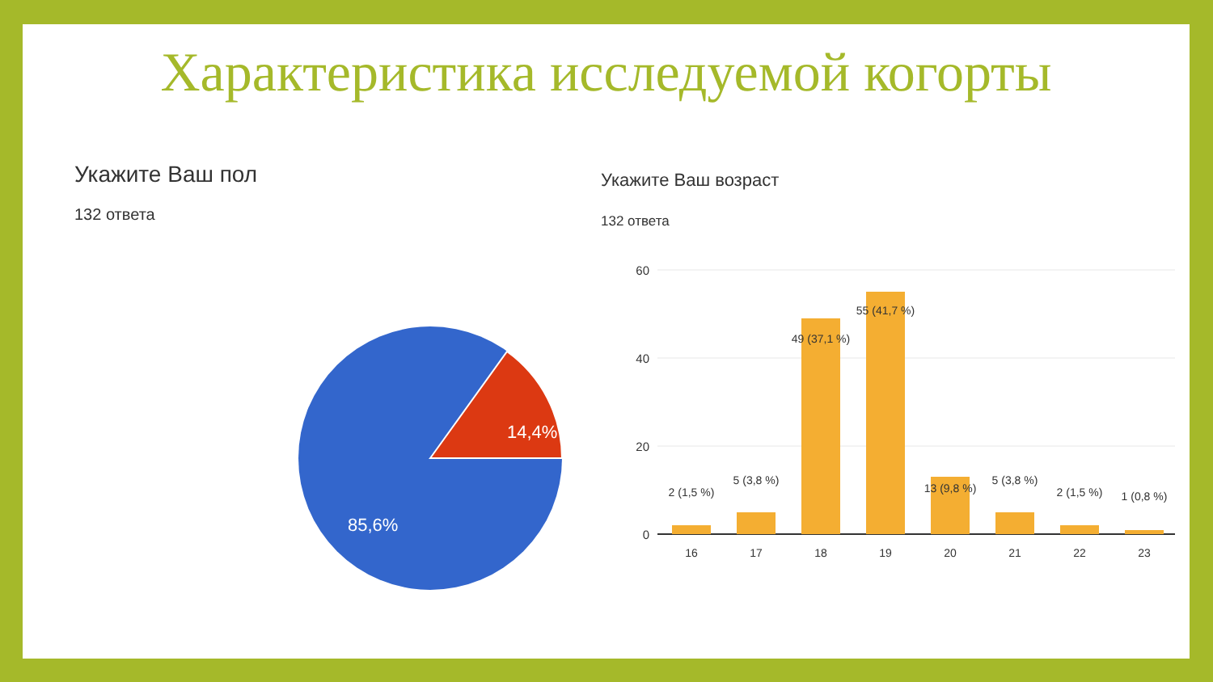Характеристика исследуемой когорты
Укажите Ваш пол
132 ответа
14,4%
85,6%
Укажите Ваш возраст
132 ответа
60
40
20
0
2 (1,5 %)
5 (3,8 %)
49 (37,1 %)
55 (41,7 %)
13 (9,8 %)
5 (3,8 %)
2 (1,5 %)
1 (0,8 %)
16
17
18
19
20
21
22
23